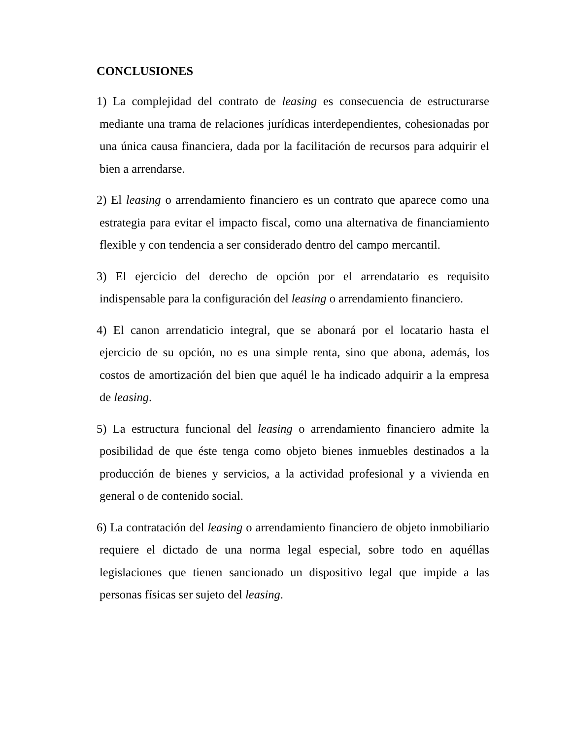CONCLUSIONES
1) La complejidad del contrato de leasing es consecuencia de estructurarse mediante una trama de relaciones jurídicas interdependientes, cohesionadas por una única causa financiera, dada por la facilitación de recursos para adquirir el bien a arrendarse.
2) El leasing o arrendamiento financiero es un contrato que aparece como una estrategia para evitar el impacto fiscal, como una alternativa de financiamiento flexible y con tendencia a ser considerado dentro del campo mercantil.
3) El ejercicio del derecho de opción por el arrendatario es requisito indispensable para la configuración del leasing o arrendamiento financiero.
4) El canon arrendaticio integral, que se abonará por el locatario hasta el ejercicio de su opción, no es una simple renta, sino que abona, además, los costos de amortización del bien que aquél le ha indicado adquirir a la empresa de leasing.
5) La estructura funcional del leasing o arrendamiento financiero admite la posibilidad de que éste tenga como objeto bienes inmuebles destinados a la producción de bienes y servicios, a la actividad profesional y a vivienda en general o de contenido social.
6) La contratación del leasing o arrendamiento financiero de objeto inmobiliario requiere el dictado de una norma legal especial, sobre todo en aquéllas legislaciones que tienen sancionado un dispositivo legal que impide a las personas físicas ser sujeto del leasing.